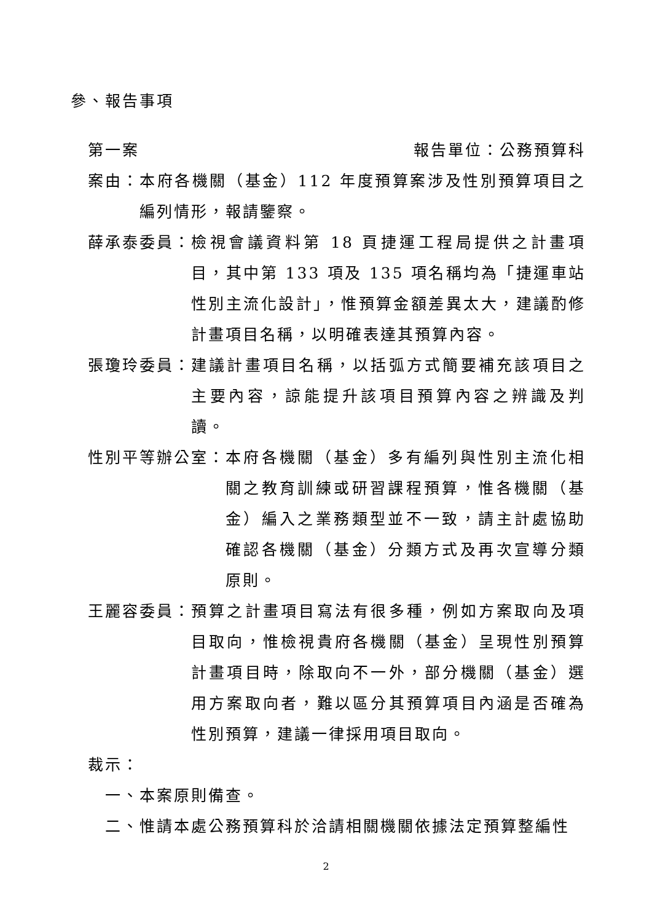參、報告事項
第一案 報告單位：公務預算科
案由： 本府各機關（基金）112 年度預算案涉及性別預算項目之編列情形，報請鑒察。
薛承泰委員： 檢視會議資料第 18 頁捷運工程局提供之計畫項目，其中第 133 項及 135 項名稱均為「捷運車站性別主流化設計」，惟預算金額差異太大，建議酌修計畫項目名稱，以明確表達其預算內容。
張瓊玲委員： 建議計畫項目名稱，以括弧方式簡要補充該項目之主要內容，諒能提升該項目預算內容之辨識及判讀。
性別平等辦公室： 本府各機關（基金）多有編列與性別主流化相關之教育訓練或研習課程預算，惟各機關（基金）編入之業務類型並不一致，請主計處協助確認各機關（基金）分類方式及再次宣導分類原則。
王麗容委員： 預算之計畫項目寫法有很多種，例如方案取向及項目取向，惟檢視貴府各機關（基金）呈現性別預算計畫項目時，除取向不一外，部分機關（基金）選用方案取向者，難以區分其預算項目內涵是否確為性別預算，建議一律採用項目取向。
裁示：
一、本案原則備查。
二、惟請本處公務預算科於洽請相關機關依據法定預算整編性
2